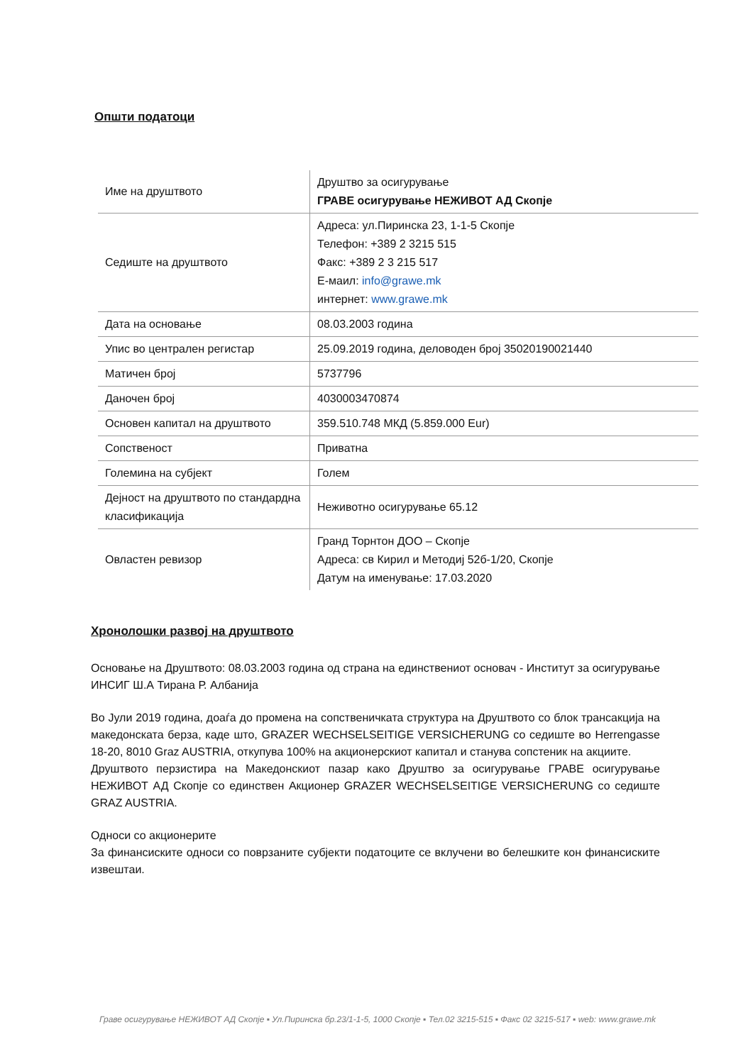Општи податоци
| Име на друштвото | Друштво за осигурување ГРАВЕ осигурување НЕЖИВОТ АД Скопје |
| Седиште на друштвото | Адреса: ул.Пиринска 23, 1-1-5 Скопје Телефон: +389 2 3215 515 Факс: +389 2 3 215 517 Е-маил: info@grawe.mk интернет: www.grawe.mk |
| Дата на основање | 08.03.2003 година |
| Упис во централен регистар | 25.09.2019 година, деловоден број 35020190021440 |
| Матичен број | 5737796 |
| Даночен број | 4030003470874 |
| Основен капитал на друштвото | 359.510.748 МКД (5.859.000 Eur) |
| Сопственост | Приватна |
| Големина на субјект | Голем |
| Дејност на друштвото по стандардна класификација | Неживотно осигурување 65.12 |
| Овластен ревизор | Гранд Торнтон ДОО – Скопје Адреса: св Кирил и Методиј 52б-1/20, Скопје Датум на именување: 17.03.2020 |
Хронолошки развој на друштвото
Основање на Друштвото: 08.03.2003 година од страна на единствениот основач - Институт за осигурување ИНСИГ Ш.А Тирана Р. Албанија
Во Јули 2019 година, доаѓа до промена на сопственичката структура на Друштвото со блок трансакција на македонската берза, каде што, GRAZER WECHSELSEITIGE VERSICHERUNG со седиште во Herrengasse 18-20, 8010 Graz AUSTRIA, откупува 100% на акционерскиот капитал и станува сопстеник на акциите.
Друштвото перзистира на Македонскиот пазар како Друштво за осигурување ГРАВЕ осигурување НЕЖИВОТ АД Скопје со единствен Акционер GRAZER WECHSELSEITIGE VERSICHERUNG со седиште GRAZ AUSTRIA.
Односи со акционерите
За финансиските односи со поврзаните субјекти податоците се вклучени во белешките кон финансиските извештаи.
Граве осигурување НЕЖИВОТ АД Скопје ▪ Ул.Пиринска бр.23/1-1-5, 1000 Скопје ▪ Тел.02 3215-515 ▪ Факс 02 3215-517 ▪ web: www.grawe.mk